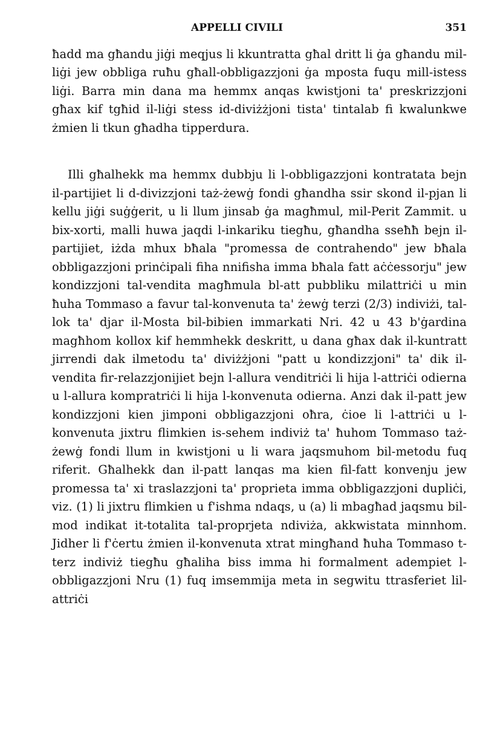APPELLI CIVILI 351
ħadd ma għandu jiġi meqjus li kkuntratta għal dritt li ġa għandu mil-liġi jew obbliga ruħu għall-obbligazzjoni ġa mposta fuqu mill-istess liġi. Barra min dana ma hemmx anqas kwistjoni ta' preskrizzjoni għax kif tgħid il-liġi stess id-diviżżjoni tista' tintalab fi kwalunkwe żmien li tkun għadha tipperdura.
Illi għalhekk ma hemmx dubbju li l-obbligazzjoni kontratata bejn il-partijiet li d-divizzjoni taż-żewġ fondi għandha ssir skond il-pjan li kellu jiġi suġġerit, u li llum jinsab ġa magħmul, mil-Perit Zammit. u bix-xorti, malli huwa jaqdi l-inkariku tiegħu, għandha sseħħ bejn il-partijiet, iżda mhux bħala "promessa de contrahendo" jew bħala obbligazzjoni prinċipali fiha nnifisha imma bħala fatt aċċessorju" jew kondizzjoni tal-vendita magħmula bl-att pubbliku milattriċi u min ħuha Tommaso a favur tal-konvenuta ta' żewġ terzi (2/3) indiviżi, tal-lok ta' djar il-Mosta bil-bibien immarkati Nri. 42 u 43 b'ġardina magħhom kollox kif hemmhekk deskritt, u dana għax dak il-kuntratt jirrendi dak ilmetodu ta' diviżżjoni "patt u kondizzjoni" ta' dik il-vendita fir-relazzjonijiet bejn l-allura venditriċi li hija l-attriċi odierna u l-allura kompratriċi li hija l-konvenuta odierna. Anzi dak il-patt jew kondizzjoni kien jimponi obbligazzjoni oħra, ċioe li l-attriċi u l-konvenuta jixtru flimkien is-sehem indiviż ta' ħuhom Tommaso taż-żewġ fondi llum in kwistjoni u li wara jaqsmuhom bil-metodu fuq riferit. Għalhekk dan il-patt lanqas ma kien fil-fatt konvenju jew promessa ta' xi traslazzjoni ta' proprieta imma obbligazzjoni dupliċi, viz. (1) li jixtru flimkien u f'ishma ndaqs, u (a) li mbagħad jaqsmu bil-mod indikat it-totalita tal-proprjeta ndiviża, akkwistata minnhom. Jidher li f'ċertu żmien il-konvenuta xtrat mingħand ħuha Tommaso t-terz indiviż tiegħu għaliha biss imma hi formalment adempiet l-obbligazzjoni Nru (1) fuq imsemmija meta in segwitu ttrasferiet lil-attriċi